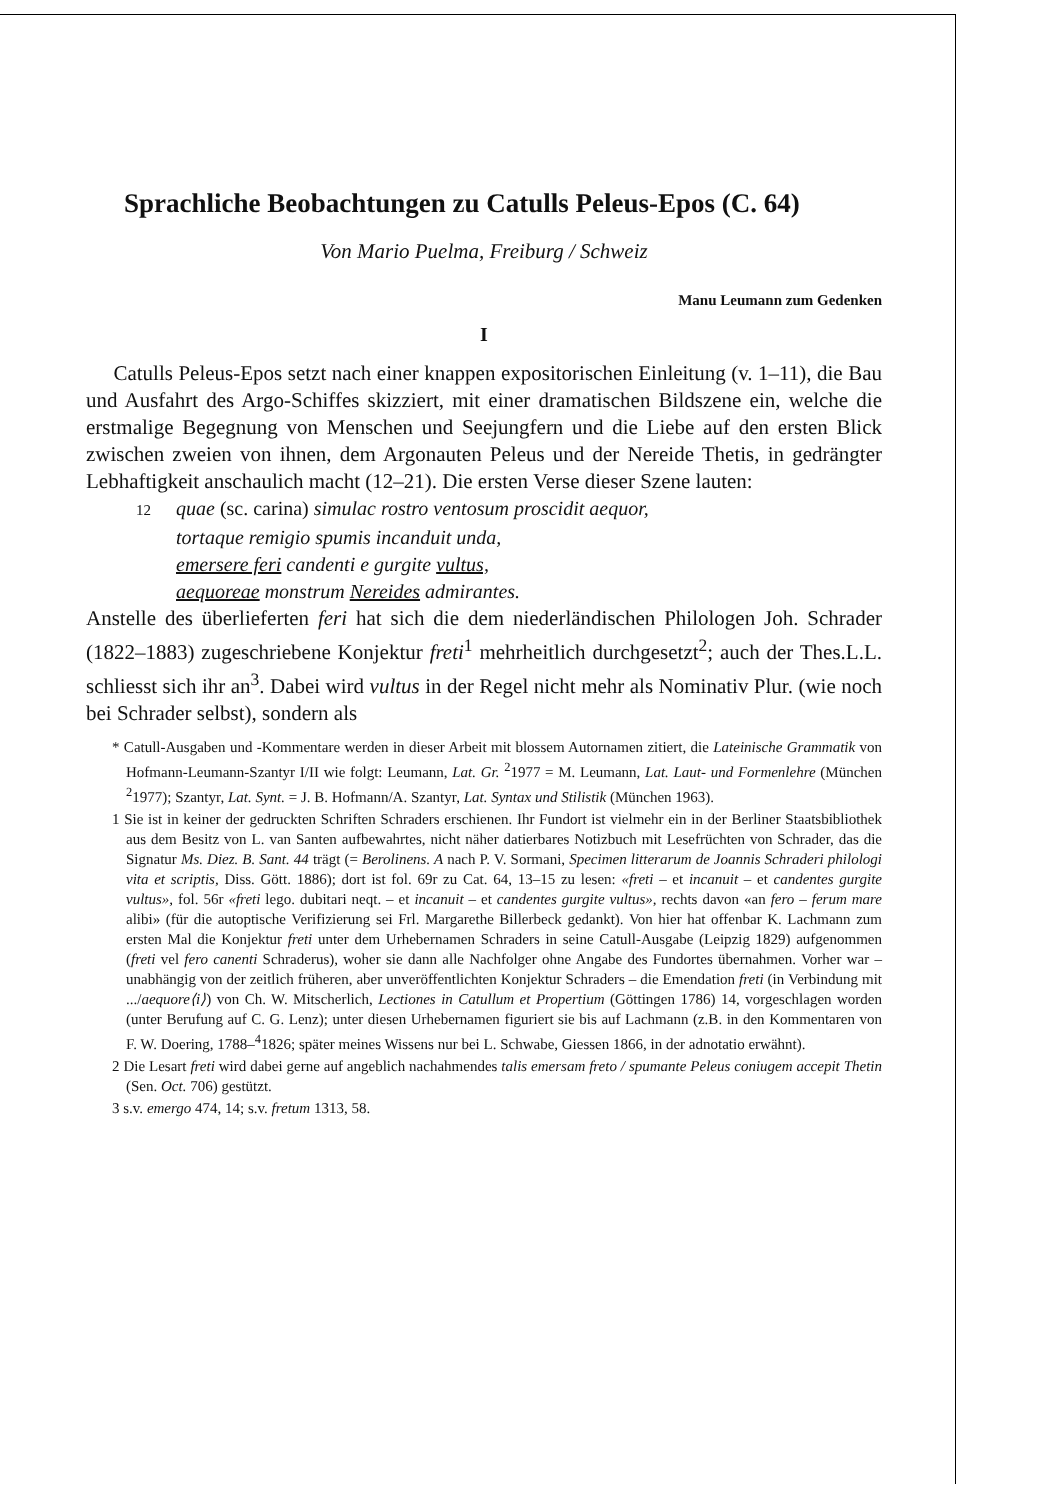Sprachliche Beobachtungen zu Catulls Peleus-Epos (C. 64)
Von Mario Puelma, Freiburg / Schweiz
Manu Leumann zum Gedenken
I
Catulls Peleus-Epos setzt nach einer knappen expositorischen Einleitung (v. 1–11), die Bau und Ausfahrt des Argo-Schiffes skizziert, mit einer dramatischen Bildszene ein, welche die erstmalige Begegnung von Menschen und Seejungfern und die Liebe auf den ersten Blick zwischen zweien von ihnen, dem Argonauten Peleus und der Nereide Thetis, in gedrängter Lebhaftigkeit anschaulich macht (12–21). Die ersten Verse dieser Szene lauten:
12 quae (sc. carina) simulac rostro ventosum proscidit aequor,
tortaque remigio spumis incanduit unda,
emersere feri candenti e gurgite vultus,
aequoreae monstrum Nereides admirantes.
Anstelle des überlieferten feri hat sich die dem niederländischen Philologen Joh. Schrader (1822–1883) zugeschriebene Konjektur freti<sup>1</sup> mehrheitlich durchgesetzt<sup>2</sup>; auch der Thes.L.L. schliesst sich ihr an<sup>3</sup>. Dabei wird vultus in der Regel nicht mehr als Nominativ Plur. (wie noch bei Schrader selbst), sondern als
* Catull-Ausgaben und -Kommentare werden in dieser Arbeit mit blossem Autornamen zitiert, die Lateinische Grammatik von Hofmann-Leumann-Szantyr I/II wie folgt: Leumann, Lat. Gr. <sup>2</sup>1977 = M. Leumann, Lat. Laut- und Formenlehre (München <sup>2</sup>1977); Szantyr, Lat. Synt. = J. B. Hofmann/A. Szantyr, Lat. Syntax und Stilistik (München 1963).
1 Sie ist in keiner der gedruckten Schriften Schraders erschienen. Ihr Fundort ist vielmehr ein in der Berliner Staatsbibliothek aus dem Besitz von L. van Santen aufbewahrtes, nicht näher datierbares Notizbuch mit Lesefrüchten von Schrader, das die Signatur Ms. Diez. B. Sant. 44 trägt (= Berolinens. A nach P. V. Sormani, Specimen litterarum de Joannis Schraderi philologi vita et scriptis, Diss. Gött. 1886); dort ist fol. 69r zu Cat. 64, 13–15 zu lesen: «freti – et incanuit – et candentes gurgite vultus», fol. 56r «freti lego. dubitari neqt. – et incanuit – et candentes gurgite vultus», rechts davon «an fero – ferum mare alibi» (für die autoptische Verifizierung sei Frl. Margarethe Billerbeck gedankt). Von hier hat offenbar K. Lachmann zum ersten Mal die Konjektur freti unter dem Urhebernamen Schraders in seine Catull-Ausgabe (Leipzig 1829) aufgenommen (freti vel fero canenti Schraderus), woher sie dann alle Nachfolger ohne Angabe des Fundortes übernahmen. Vorher war – unabhängig von der zeitlich früheren, aber unveröffentlichten Konjektur Schraders – die Emendation freti (in Verbindung mit .../aequore⟨i⟩) von Ch. W. Mitscherlich, Lectiones in Catullum et Propertium (Göttingen 1786) 14, vorgeschlagen worden (unter Berufung auf C. G. Lenz); unter diesen Urhebernamen figuriert sie bis auf Lachmann (z.B. in den Kommentaren von F. W. Doering, 1788–<sup>4</sup>1826; später meines Wissens nur bei L. Schwabe, Giessen 1866, in der adnotatio erwähnt).
2 Die Lesart freti wird dabei gerne auf angeblich nachahmendes talis emersam freto / spumante Peleus coniugem accepit Thetin (Sen. Oct. 706) gestützt.
3 s.v. emergo 474, 14; s.v. fretum 1313, 58.